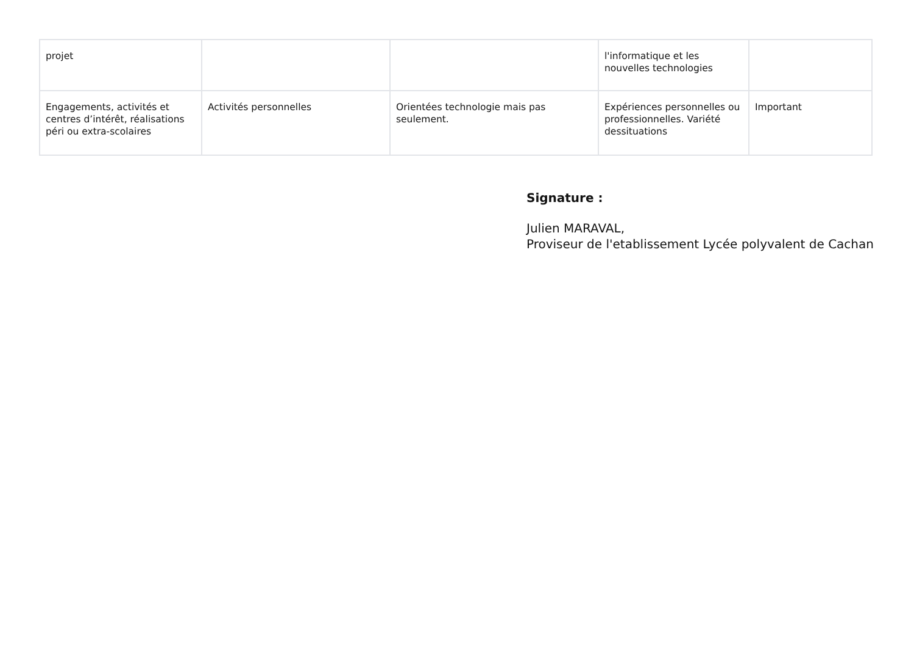| projet | | | l'informatique et les nouvelles technologies | |
| Engagements, activités et centres d’intérêt, réalisations péri ou extra-scolaires | Activités personnelles | Orientées technologie mais pas seulement. | Expériences personnelles ou professionnelles. Variété dessituations | Important |
Signature :
Julien MARAVAL,
Proviseur de l'etablissement Lycée polyvalent de Cachan